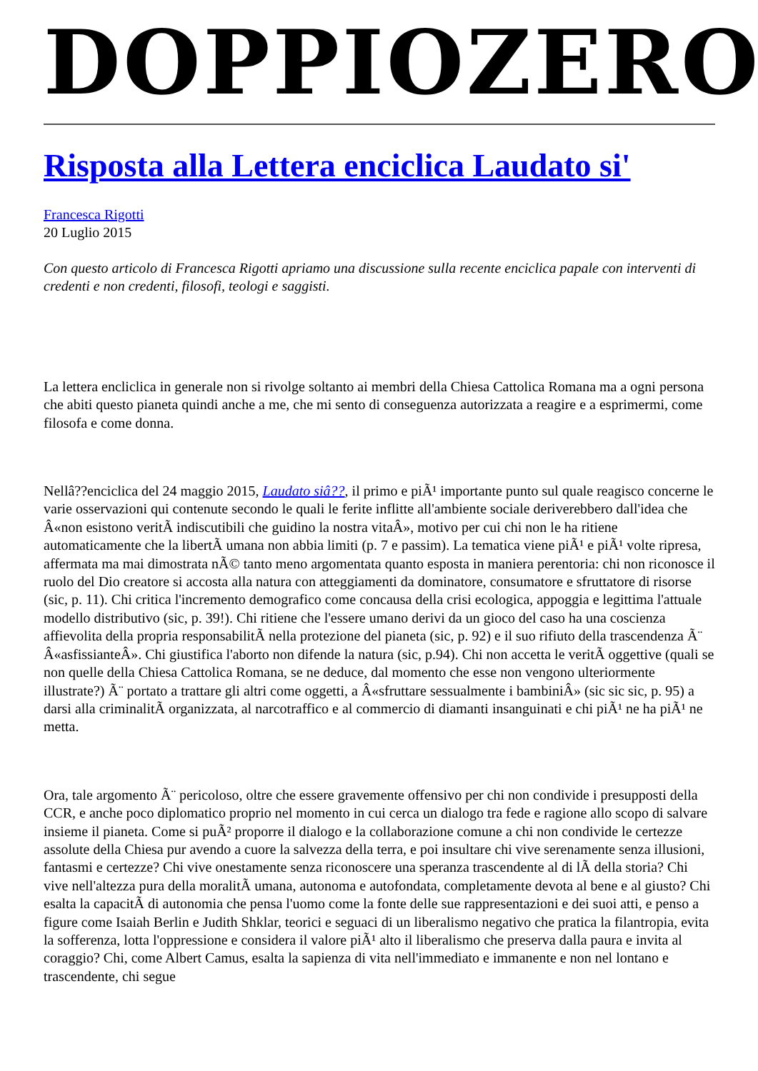DOPPIOZERO
Risposta alla Lettera enciclica Laudato si'
Francesca Rigotti
20 Luglio 2015
Con questo articolo di Francesca Rigotti apriamo una discussione sulla recente enciclica papale con interventi di credenti e non credenti, filosofi, teologi e saggisti.
La lettera encliclica in generale non si rivolge soltanto ai membri della Chiesa Cattolica Romana ma a ogni persona che abiti questo pianeta quindi anche a me, che mi sento di conseguenza autorizzata a reagire e a esprimermi, come filosofa e come donna.
Nellâ??enciclica del 24 maggio 2015, Laudato siâ??, il primo e piÃ¹ importante punto sul quale reagisco concerne le varie osservazioni qui contenute secondo le quali le ferite inflitte all'ambiente sociale deriverebbero dall'idea che Â«non esistono veritÃ indiscutibili che guidino la nostra vitaÂ», motivo per cui chi non le ha ritiene automaticamente che la libertÃ umana non abbia limiti (p. 7 e passim). La tematica viene piÃ¹ e piÃ¹ volte ripresa, affermata ma mai dimostrata nÃ© tanto meno argomentata quanto esposta in maniera perentoria: chi non riconosce il ruolo del Dio creatore si accosta alla natura con atteggiamenti da dominatore, consumatore e sfruttatore di risorse (sic, p. 11). Chi critica l'incremento demografico come concausa della crisi ecologica, appoggia e legittima l'attuale modello distributivo (sic, p. 39!). Chi ritiene che l'essere umano derivi da un gioco del caso ha una coscienza affievolita della propria responsabilitÃ nella protezione del pianeta (sic, p. 92) e il suo rifiuto della trascendenza Ã¨ Â«asfissianteÂ». Chi giustifica l'aborto non difende la natura (sic, p.94). Chi non accetta le veritÃ oggettive (quali se non quelle della Chiesa Cattolica Romana, se ne deduce, dal momento che esse non vengono ulteriormente illustrate?) Ã¨ portato a trattare gli altri come oggetti, a Â«sfruttare sessualmente i bambiniÂ» (sic sic sic, p. 95) a darsi alla criminalitÃ organizzata, al narcotraffico e al commercio di diamanti insanguinati e chi piÃ¹ ne ha piÃ¹ ne metta.
Ora, tale argomento Ã¨ pericoloso, oltre che essere gravemente offensivo per chi non condivide i presupposti della CCR, e anche poco diplomatico proprio nel momento in cui cerca un dialogo tra fede e ragione allo scopo di salvare insieme il pianeta. Come si puÃ² proporre il dialogo e la collaborazione comune a chi non condivide le certezze assolute della Chiesa pur avendo a cuore la salvezza della terra, e poi insultare chi vive serenamente senza illusioni, fantasmi e certezze? Chi vive onestamente senza riconoscere una speranza trascendente al di lÃ della storia? Chi vive nell'altezza pura della moralitÃ umana, autonoma e autofondata, completamente devota al bene e al giusto? Chi esalta la capacitÃ di autonomia che pensa l'uomo come la fonte delle sue rappresentazioni e dei suoi atti, e penso a figure come Isaiah Berlin e Judith Shklar, teorici e seguaci di un liberalismo negativo che pratica la filantropia, evita la sofferenza, lotta l'oppressione e considera il valore piÃ¹ alto il liberalismo che preserva dalla paura e invita al coraggio? Chi, come Albert Camus, esalta la sapienza di vita nell'immediato e immanente e non nel lontano e trascendente, chi segue